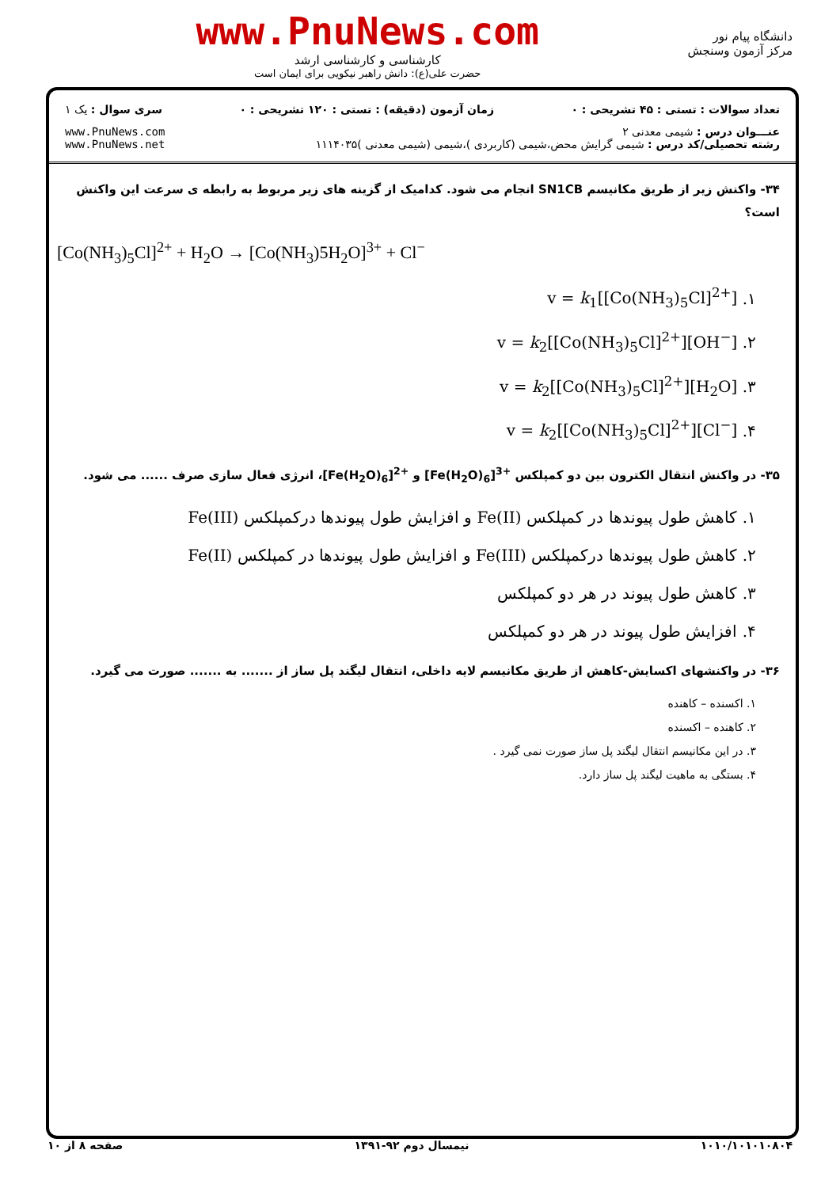دانشگاه پیام نور
مرکز آزمون وسنجش
www.PnuNews.com
کارشناسی و کارشناسی ارشد
حضرت علی(ع): دانش راهبر نیکویی برای ایمان است
تعداد سوالات : تستی : ۴۵ تشریحی : ۰
زمان آزمون (دقیقه) : تستی : ۱۲۰ تشریحی : ۰
سری سوال : یک ۱
عنـــوان درس : شیمی معدنی ۲
رشته تحصیلی/کد درس : شیمی گرایش محض،شیمی (کاربردی )،شیمی (شیمی معدنی )۱۱۱۴۰۳۵
www.PnuNews.com
www.PnuNews.net
۳۴- واکنش زیر از طریق مکانیسم SN1CB انجام می شود. کدامیک از گزینه های زیر مربوط به رابطه ی سرعت این واکنش است؟
[Co(NH<sub>3</sub>)<sub>5</sub>Cl]<sup>2+</sup> + H<sub>2</sub>O → [Co(NH<sub>3</sub>)5H<sub>2</sub>O]<sup>3+</sup> + Cl<sup>−</sup>
۱. v = k<sub>1</sub>[[Co(NH<sub>3</sub>)<sub>5</sub>Cl]<sup>2+</sup>]
۲. v = k<sub>2</sub>[[Co(NH<sub>3</sub>)<sub>5</sub>Cl]<sup>2+</sup>][OH<sup>−</sup>]
۳. v = k<sub>2</sub>[[Co(NH<sub>3</sub>)<sub>5</sub>Cl]<sup>2+</sup>][H<sub>2</sub>O]
۴. v = k<sub>2</sub>[[Co(NH<sub>3</sub>)<sub>5</sub>Cl]<sup>2+</sup>][Cl<sup>−</sup>]
۳۵- در واکنش انتقال الکترون بین دو کمپلکس [Fe(H<sub>2</sub>O)<sub>6</sub>]<sup>3+</sup> و [Fe(H<sub>2</sub>O)<sub>6</sub>]<sup>2+</sup>، انرژی فعال سازی صرف ...... می شود.
۱. کاهش طول پیوندها در کمپلکس Fe(II) و افزایش طول پیوندها درکمپلکس Fe(III)
۲. کاهش طول پیوندها درکمپلکس Fe(III) و افزایش طول پیوندها در کمپلکس Fe(II)
۳. کاهش طول پیوند در هر دو کمپلکس
۴. افزایش طول پیوند در هر دو کمپلکس
۳۶- در واکنشهای اکسایش-کاهش از طریق مکانیسم لایه داخلی، انتقال لیگند پل ساز از ....... به ....... صورت می گیرد.
۱. اکسنده – کاهنده
۲. کاهنده – اکسنده
۳. در این مکانیسم انتقال لیگند پل ساز صورت نمی گیرد .
۴. بستگی به ماهیت لیگند پل ساز دارد.
۱۰۱۰/۱۰۱۰۱۰۸۰۴ نیمسال دوم ۹۲-۱۳۹۱ صفحه ۸ از ۱۰